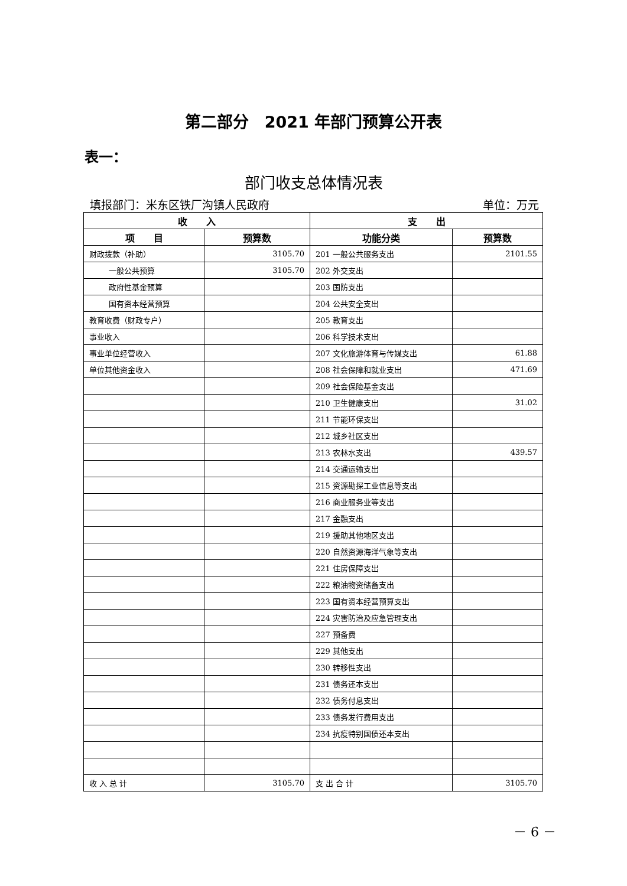第二部分　2021 年部门预算公开表
表一：
部门收支总体情况表
填报部门：米东区铁厂沟镇人民政府 单位：万元
| 收 入 | | 支 出 | |
| --- | --- | --- | --- |
| 项 目 | 预算数 | 功能分类 | 预算数 |
| 财政拨款（补助） | 3105.70 | 201 一般公共服务支出 | 2101.55 |
| 一般公共预算 | 3105.70 | 202 外交支出 | |
| 政府性基金预算 | | 203 国防支出 | |
| 国有资本经营预算 | | 204 公共安全支出 | |
| 教育收费（财政专户） | | 205 教育支出 | |
| 事业收入 | | 206 科学技术支出 | |
| 事业单位经营收入 | | 207 文化旅游体育与传媒支出 | 61.88 |
| 单位其他资金收入 | | 208 社会保障和就业支出 | 471.69 |
| | | 209 社会保险基金支出 | |
| | | 210 卫生健康支出 | 31.02 |
| | | 211 节能环保支出 | |
| | | 212 城乡社区支出 | |
| | | 213 农林水支出 | 439.57 |
| | | 214 交通运输支出 | |
| | | 215 资源勘探工业信息等支出 | |
| | | 216 商业服务业等支出 | |
| | | 217 金融支出 | |
| | | 219 援助其他地区支出 | |
| | | 220 自然资源海洋气象等支出 | |
| | | 221 住房保障支出 | |
| | | 222 粮油物资储备支出 | |
| | | 223 国有资本经营预算支出 | |
| | | 224 灾害防治及应急管理支出 | |
| | | 227 预备费 | |
| | | 229 其他支出 | |
| | | 230 转移性支出 | |
| | | 231 债务还本支出 | |
| | | 232 债务付息支出 | |
| | | 233 债务发行费用支出 | |
| | | 234 抗疫特别国债还本支出 | |
| 收 入 总 计 | 3105.70 | 支 出 合 计 | 3105.70 |
－ 6 －